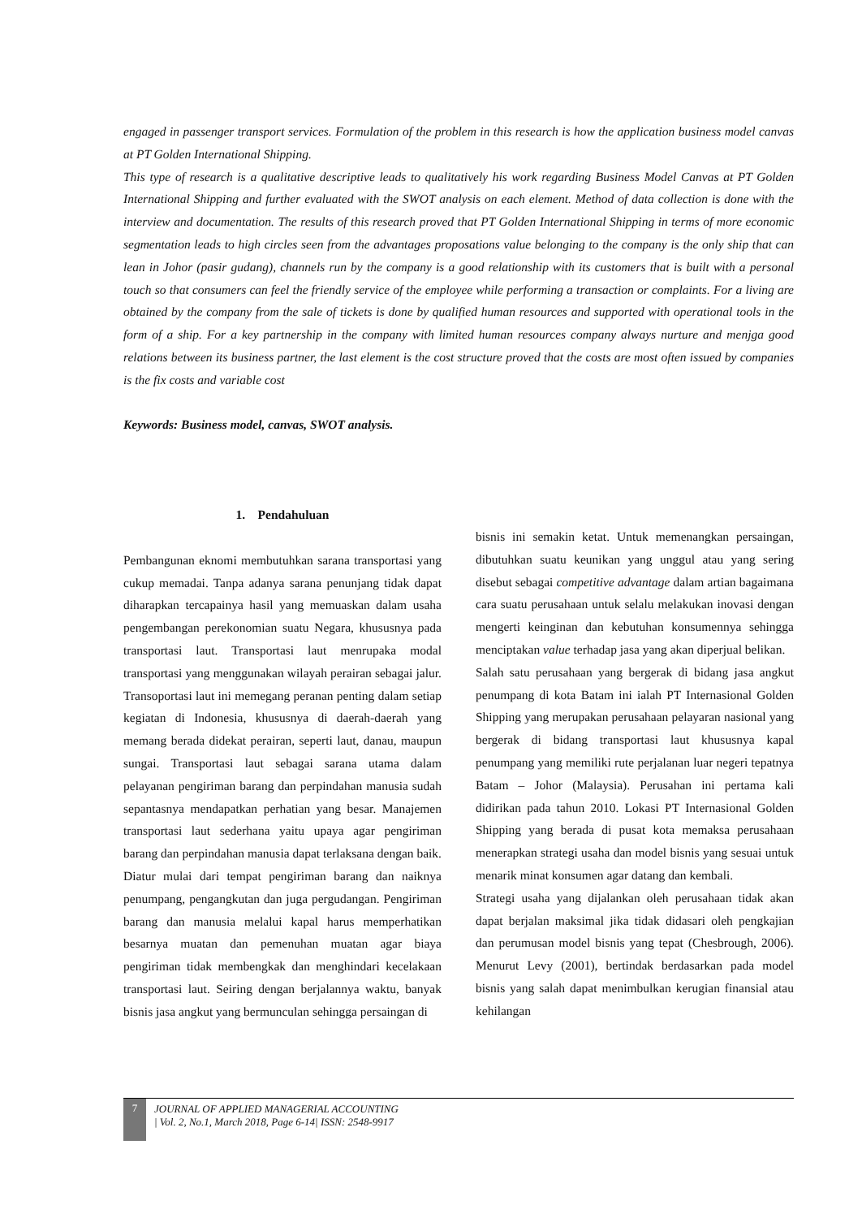engaged in passenger transport services. Formulation of the problem in this research is how the application business model canvas at PT Golden International Shipping.
This type of research is a qualitative descriptive leads to qualitatively his work regarding Business Model Canvas at PT Golden International Shipping and further evaluated with the SWOT analysis on each element. Method of data collection is done with the interview and documentation. The results of this research proved that PT Golden International Shipping in terms of more economic segmentation leads to high circles seen from the advantages proposations value belonging to the company is the only ship that can lean in Johor (pasir gudang), channels run by the company is a good relationship with its customers that is built with a personal touch so that consumers can feel the friendly service of the employee while performing a transaction or complaints. For a living are obtained by the company from the sale of tickets is done by qualified human resources and supported with operational tools in the form of a ship. For a key partnership in the company with limited human resources company always nurture and menjga good relations between its business partner, the last element is the cost structure proved that the costs are most often issued by companies is the fix costs and variable cost
Keywords: Business model, canvas, SWOT analysis.
1. Pendahuluan
Pembangunan eknomi membutuhkan sarana transportasi yang cukup memadai. Tanpa adanya sarana penunjang tidak dapat diharapkan tercapainya hasil yang memuaskan dalam usaha pengembangan perekonomian suatu Negara, khususnya pada transportasi laut. Transportasi laut menrupaka modal transportasi yang menggunakan wilayah perairan sebagai jalur. Transoportasi laut ini memegang peranan penting dalam setiap kegiatan di Indonesia, khususnya di daerah-daerah yang memang berada didekat perairan, seperti laut, danau, maupun sungai. Transportasi laut sebagai sarana utama dalam pelayanan pengiriman barang dan perpindahan manusia sudah sepantasnya mendapatkan perhatian yang besar. Manajemen transportasi laut sederhana yaitu upaya agar pengiriman barang dan perpindahan manusia dapat terlaksana dengan baik. Diatur mulai dari tempat pengiriman barang dan naiknya penumpang, pengangkutan dan juga pergudangan. Pengiriman barang dan manusia melalui kapal harus memperhatikan besarnya muatan dan pemenuhan muatan agar biaya pengiriman tidak membengkak dan menghindari kecelakaan transportasi laut. Seiring dengan berjalannya waktu, banyak bisnis jasa angkut yang bermunculan sehingga persaingan di
bisnis ini semakin ketat. Untuk memenangkan persaingan, dibutuhkan suatu keunikan yang unggul atau yang sering disebut sebagai competitive advantage dalam artian bagaimana cara suatu perusahaan untuk selalu melakukan inovasi dengan mengerti keinginan dan kebutuhan konsumennya sehingga menciptakan value terhadap jasa yang akan diperjual belikan.
Salah satu perusahaan yang bergerak di bidang jasa angkut penumpang di kota Batam ini ialah PT Internasional Golden Shipping yang merupakan perusahaan pelayaran nasional yang bergerak di bidang transportasi laut khususnya kapal penumpang yang memiliki rute perjalanan luar negeri tepatnya Batam – Johor (Malaysia). Perusahan ini pertama kali didirikan pada tahun 2010. Lokasi PT Internasional Golden Shipping yang berada di pusat kota memaksa perusahaan menerapkan strategi usaha dan model bisnis yang sesuai untuk menarik minat konsumen agar datang dan kembali.
Strategi usaha yang dijalankan oleh perusahaan tidak akan dapat berjalan maksimal jika tidak didasari oleh pengkajian dan perumusan model bisnis yang tepat (Chesbrough, 2006). Menurut Levy (2001), bertindak berdasarkan pada model bisnis yang salah dapat menimbulkan kerugian finansial atau kehilangan
7
JOURNAL OF APPLIED MANAGERIAL ACCOUNTING
| Vol. 2, No.1, March 2018, Page 6-14| ISSN: 2548-9917